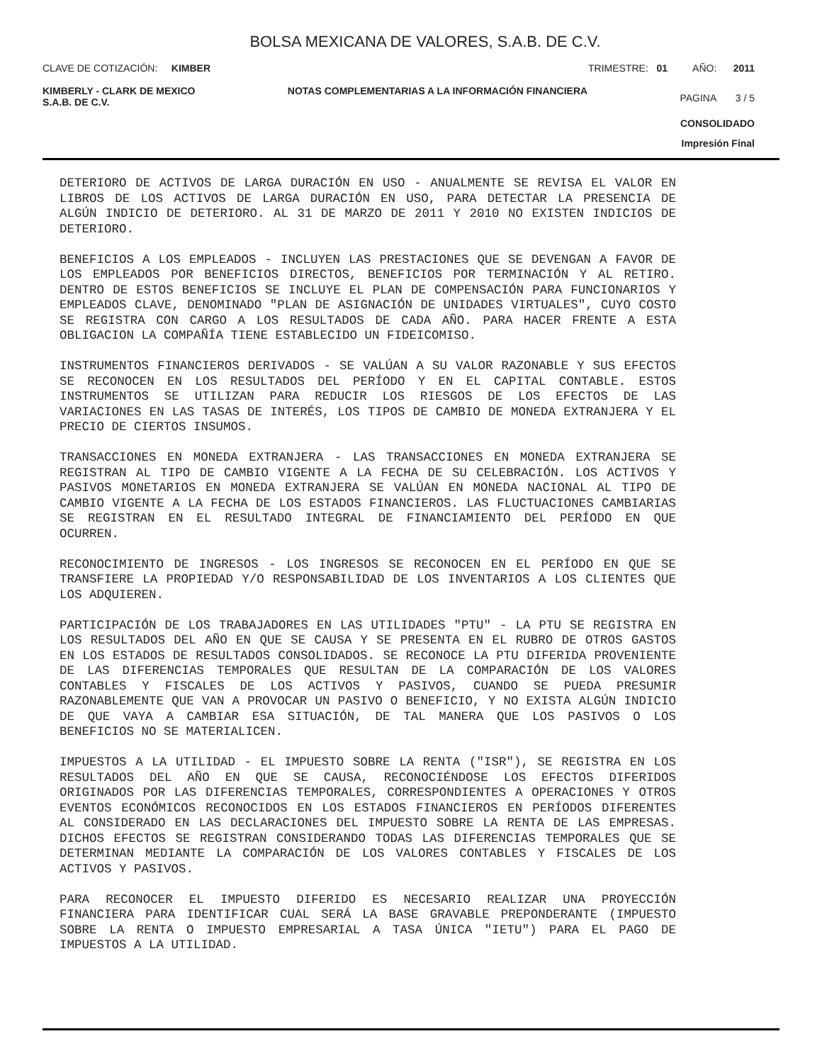BOLSA MEXICANA DE VALORES, S.A.B. DE C.V.
CLAVE DE COTIZACIÓN: KIMBER TRIMESTRE: 01 AÑO: 2011
KIMBERLY - CLARK DE MEXICO S.A.B. DE C.V. NOTAS COMPLEMENTARIAS A LA INFORMACIÓN FINANCIERA PAGINA 3 / 5
CONSOLIDADO
Impresión Final
DETERIORO DE ACTIVOS DE LARGA DURACIÓN EN USO - ANUALMENTE SE REVISA EL VALOR EN LIBROS DE LOS ACTIVOS DE LARGA DURACIÓN EN USO, PARA DETECTAR LA PRESENCIA DE ALGÚN INDICIO DE DETERIORO. AL 31 DE MARZO DE 2011 Y 2010 NO EXISTEN INDICIOS DE DETERIORO.
BENEFICIOS A LOS EMPLEADOS - INCLUYEN LAS PRESTACIONES QUE SE DEVENGAN A FAVOR DE LOS EMPLEADOS POR BENEFICIOS DIRECTOS, BENEFICIOS POR TERMINACIÓN Y AL RETIRO. DENTRO DE ESTOS BENEFICIOS SE INCLUYE EL PLAN DE COMPENSACIÓN PARA FUNCIONARIOS Y EMPLEADOS CLAVE, DENOMINADO "PLAN DE ASIGNACIÓN DE UNIDADES VIRTUALES", CUYO COSTO SE REGISTRA CON CARGO A LOS RESULTADOS DE CADA AÑO. PARA HACER FRENTE A ESTA OBLIGACION LA COMPAÑÍA TIENE ESTABLECIDO UN FIDEICOMISO.
INSTRUMENTOS FINANCIEROS DERIVADOS - SE VALÚAN A SU VALOR RAZONABLE Y SUS EFECTOS SE RECONOCEN EN LOS RESULTADOS DEL PERÍODO Y EN EL CAPITAL CONTABLE. ESTOS INSTRUMENTOS SE UTILIZAN PARA REDUCIR LOS RIESGOS DE LOS EFECTOS DE LAS VARIACIONES EN LAS TASAS DE INTERÉS, LOS TIPOS DE CAMBIO DE MONEDA EXTRANJERA Y EL PRECIO DE CIERTOS INSUMOS.
TRANSACCIONES EN MONEDA EXTRANJERA - LAS TRANSACCIONES EN MONEDA EXTRANJERA SE REGISTRAN AL TIPO DE CAMBIO VIGENTE A LA FECHA DE SU CELEBRACIÓN. LOS ACTIVOS Y PASIVOS MONETARIOS EN MONEDA EXTRANJERA SE VALÚAN EN MONEDA NACIONAL AL TIPO DE CAMBIO VIGENTE A LA FECHA DE LOS ESTADOS FINANCIEROS. LAS FLUCTUACIONES CAMBIARIAS SE REGISTRAN EN EL RESULTADO INTEGRAL DE FINANCIAMIENTO DEL PERÍODO EN QUE OCURREN.
RECONOCIMIENTO DE INGRESOS - LOS INGRESOS SE RECONOCEN EN EL PERÍODO EN QUE SE TRANSFIERE LA PROPIEDAD Y/O RESPONSABILIDAD DE LOS INVENTARIOS A LOS CLIENTES QUE LOS ADQUIEREN.
PARTICIPACIÓN DE LOS TRABAJADORES EN LAS UTILIDADES "PTU" - LA PTU SE REGISTRA EN LOS RESULTADOS DEL AÑO EN QUE SE CAUSA Y SE PRESENTA EN EL RUBRO DE OTROS GASTOS EN LOS ESTADOS DE RESULTADOS CONSOLIDADOS. SE RECONOCE LA PTU DIFERIDA PROVENIENTE DE LAS DIFERENCIAS TEMPORALES QUE RESULTAN DE LA COMPARACIÓN DE LOS VALORES CONTABLES Y FISCALES DE LOS ACTIVOS Y PASIVOS, CUANDO SE PUEDA PRESUMIR RAZONABLEMENTE QUE VAN A PROVOCAR UN PASIVO O BENEFICIO, Y NO EXISTA ALGÚN INDICIO DE QUE VAYA A CAMBIAR ESA SITUACIÓN, DE TAL MANERA QUE LOS PASIVOS O LOS BENEFICIOS NO SE MATERIALICEN.
IMPUESTOS A LA UTILIDAD - EL IMPUESTO SOBRE LA RENTA ("ISR"), SE REGISTRA EN LOS RESULTADOS DEL AÑO EN QUE SE CAUSA, RECONOCIÉNDOSE LOS EFECTOS DIFERIDOS ORIGINADOS POR LAS DIFERENCIAS TEMPORALES, CORRESPONDIENTES A OPERACIONES Y OTROS EVENTOS ECONÓMICOS RECONOCIDOS EN LOS ESTADOS FINANCIEROS EN PERÍODOS DIFERENTES AL CONSIDERADO EN LAS DECLARACIONES DEL IMPUESTO SOBRE LA RENTA DE LAS EMPRESAS. DICHOS EFECTOS SE REGISTRAN CONSIDERANDO TODAS LAS DIFERENCIAS TEMPORALES QUE SE DETERMINAN MEDIANTE LA COMPARACIÓN DE LOS VALORES CONTABLES Y FISCALES DE LOS ACTIVOS Y PASIVOS.
PARA RECONOCER EL IMPUESTO DIFERIDO ES NECESARIO REALIZAR UNA PROYECCIÓN FINANCIERA PARA IDENTIFICAR CUAL SERÁ LA BASE GRAVABLE PREPONDERANTE (IMPUESTO SOBRE LA RENTA O IMPUESTO EMPRESARIAL A TASA ÚNICA "IETU") PARA EL PAGO DE IMPUESTOS A LA UTILIDAD.